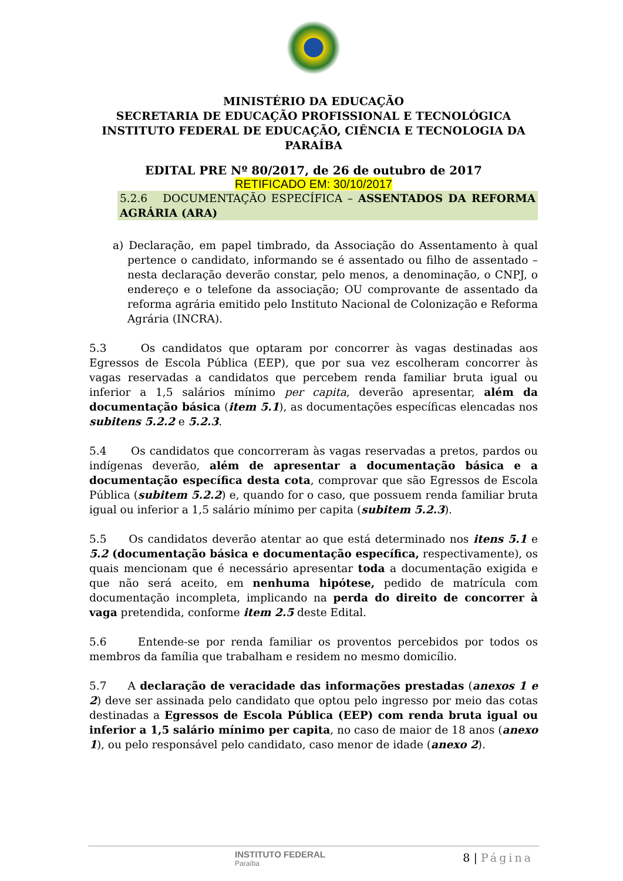MINISTÉRIO DA EDUCAÇÃO
SECRETARIA DE EDUCAÇÃO PROFISSIONAL E TECNOLÓGICA
INSTITUTO FEDERAL DE EDUCAÇÃO, CIÊNCIA E TECNOLOGIA DA PARAÍBA
EDITAL PRE Nº 80/2017, de 26 de outubro de 2017
RETIFICADO EM: 30/10/2017
5.2.6 DOCUMENTAÇÃO ESPECÍFICA – ASSENTADOS DA REFORMA AGRÁRIA (ARA)
a) Declaração, em papel timbrado, da Associação do Assentamento à qual pertence o candidato, informando se é assentado ou filho de assentado – nesta declaração deverão constar, pelo menos, a denominação, o CNPJ, o endereço e o telefone da associação; OU comprovante de assentado da reforma agrária emitido pelo Instituto Nacional de Colonização e Reforma Agrária (INCRA).
5.3 Os candidatos que optaram por concorrer às vagas destinadas aos Egressos de Escola Pública (EEP), que por sua vez escolheram concorrer às vagas reservadas a candidatos que percebem renda familiar bruta igual ou inferior a 1,5 salários mínimo per capita, deverão apresentar, além da documentação básica (item 5.1), as documentações específicas elencadas nos subitens 5.2.2 e 5.2.3.
5.4 Os candidatos que concorreram às vagas reservadas a pretos, pardos ou indígenas deverão, além de apresentar a documentação básica e a documentação específica desta cota, comprovar que são Egressos de Escola Pública (subitem 5.2.2) e, quando for o caso, que possuem renda familiar bruta igual ou inferior a 1,5 salário mínimo per capita (subitem 5.2.3).
5.5 Os candidatos deverão atentar ao que está determinado nos itens 5.1 e 5.2 (documentação básica e documentação específica, respectivamente), os quais mencionam que é necessário apresentar toda a documentação exigida e que não será aceito, em nenhuma hipótese, pedido de matrícula com documentação incompleta, implicando na perda do direito de concorrer à vaga pretendida, conforme item 2.5 deste Edital.
5.6 Entende-se por renda familiar os proventos percebidos por todos os membros da família que trabalham e residem no mesmo domicílio.
5.7 A declaração de veracidade das informações prestadas (anexos 1 e 2) deve ser assinada pelo candidato que optou pelo ingresso por meio das cotas destinadas a Egressos de Escola Pública (EEP) com renda bruta igual ou inferior a 1,5 salário mínimo per capita, no caso de maior de 18 anos (anexo 1), ou pelo responsável pelo candidato, caso menor de idade (anexo 2).
INSTITUTO FEDERAL
Paraíba
8 | Página